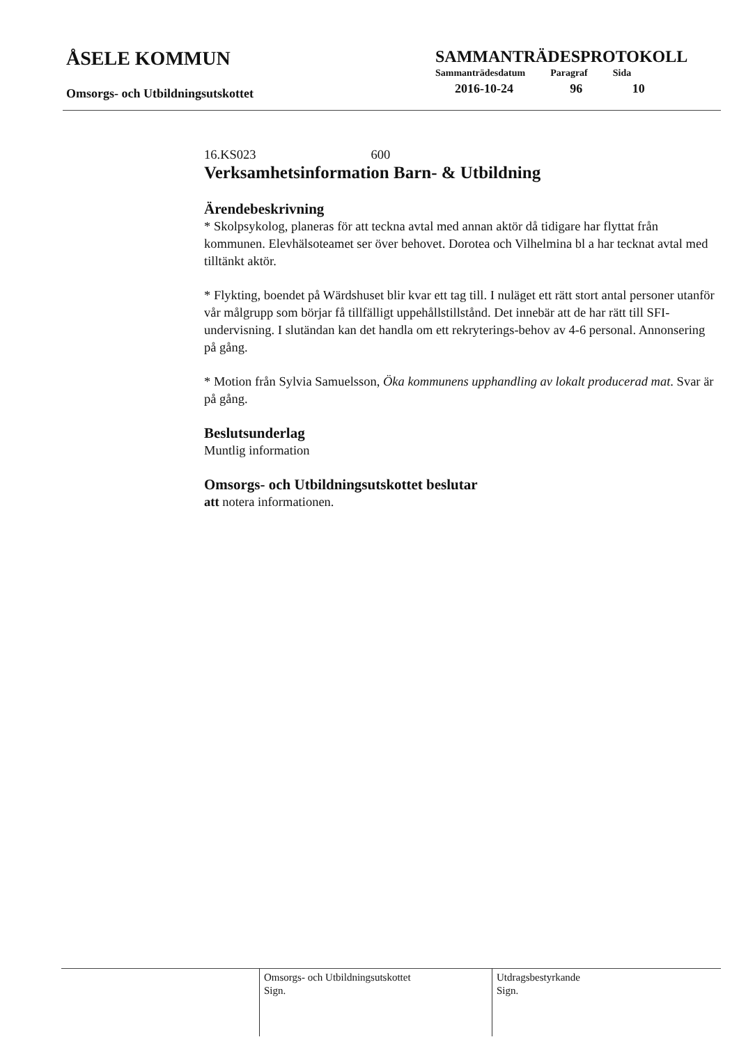ÅSELE KOMMUN
Omsorgs- och Utbildningsutskottet
SAMMANTRÄDESPROTOKOLL
| Sammanträdesdatum | Paragraf | Sida |
| --- | --- | --- |
| 2016-10-24 | 96 | 10 |
16.KS023 600
Verksamhetsinformation Barn- & Utbildning
Ärendebeskrivning
* Skolpsykolog, planeras för att teckna avtal med annan aktör då tidigare har flyttat från kommunen. Elevhälsoteamet ser över behovet. Dorotea och Vilhelmina bl a har tecknat avtal med tilltänkt aktör.
* Flykting, boendet på Wärdshuset blir kvar ett tag till. I nuläget ett rätt stort antal personer utanför vår målgrupp som börjar få tillfälligt uppehållstillstånd. Det innebär att de har rätt till SFI-undervisning. I slutändan kan det handla om ett rekryterings-behov av 4-6 personal. Annonsering på gång.
* Motion från Sylvia Samuelsson, Öka kommunens upphandling av lokalt producerad mat. Svar är på gång.
Beslutsunderlag
Muntlig information
Omsorgs- och Utbildningsutskottet beslutar
att notera informationen.
Omsorgs- och Utbildningsutskottet
Sign.
Utdragsbestyrkande
Sign.